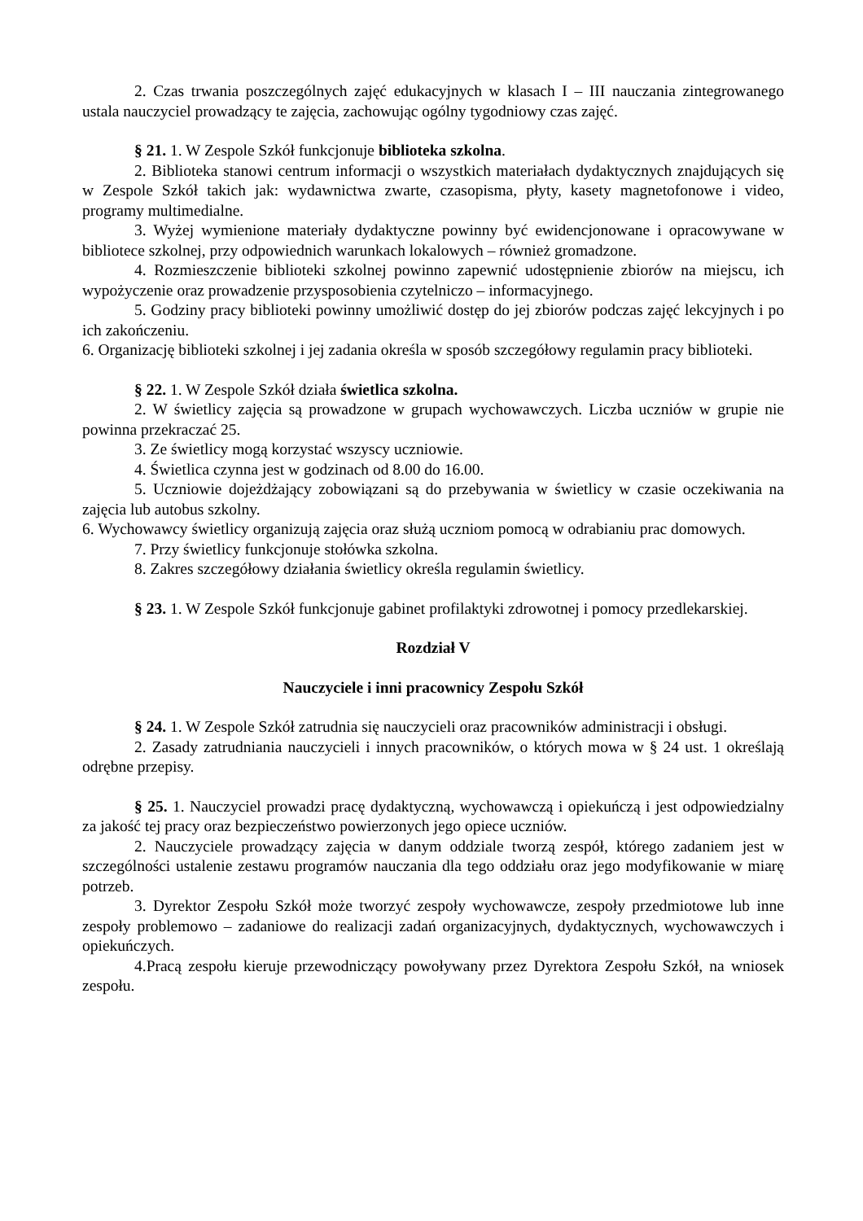2. Czas trwania poszczególnych zajęć edukacyjnych w klasach I – III nauczania zintegrowanego ustala nauczyciel prowadzący te zajęcia, zachowując ogólny tygodniowy czas zajęć.
§ 21. 1. W Zespole Szkół funkcjonuje biblioteka szkolna.
2. Biblioteka stanowi centrum informacji o wszystkich materiałach dydaktycznych znajdujących się w Zespole Szkół takich jak: wydawnictwa zwarte, czasopisma, płyty, kasety magnetofonowe i video, programy multimedialne.
3. Wyżej wymienione materiały dydaktyczne powinny być ewidencjonowane i opracowywane w bibliotece szkolnej, przy odpowiednich warunkach lokalowych – również gromadzone.
4. Rozmieszczenie biblioteki szkolnej powinno zapewnić udostępnienie zbiorów na miejscu, ich wypożyczenie oraz prowadzenie przysposobienia czytelniczo – informacyjnego.
5. Godziny pracy biblioteki powinny umożliwić dostęp do jej zbiorów podczas zajęć lekcyjnych i po ich zakończeniu.
6. Organizację biblioteki szkolnej i jej zadania określa w sposób szczegółowy regulamin pracy biblioteki.
§ 22. 1. W Zespole Szkół działa świetlica szkolna.
2. W świetlicy zajęcia są prowadzone w grupach wychowawczych. Liczba uczniów w grupie nie powinna przekraczać 25.
3. Ze świetlicy mogą korzystać wszyscy uczniowie.
4. Świetlica czynna jest w godzinach od 8.00 do 16.00.
5. Uczniowie dojeżdżający zobowiązani są do przebywania w świetlicy w czasie oczekiwania na zajęcia lub autobus szkolny.
6. Wychowawcy świetlicy organizują zajęcia oraz służą uczniom pomocą w odrabianiu prac domowych.
7. Przy świetlicy funkcjonuje stołówka szkolna.
8. Zakres szczegółowy działania świetlicy określa regulamin świetlicy.
§ 23. 1. W Zespole Szkół funkcjonuje gabinet profilaktyki zdrowotnej i pomocy przedlekarskiej.
Rozdział V
Nauczyciele i inni pracownicy Zespołu Szkół
§ 24. 1. W Zespole Szkół zatrudnia się nauczycieli oraz pracowników administracji i obsługi.
2. Zasady zatrudniania nauczycieli i innych pracowników, o których mowa w § 24 ust. 1 określają odrębne przepisy.
§ 25. 1. Nauczyciel prowadzi pracę dydaktyczną, wychowawczą i opiekuńczą i jest odpowiedzialny za jakość tej pracy oraz bezpieczeństwo powierzonych jego opiece uczniów.
2. Nauczyciele prowadzący zajęcia w danym oddziale tworzą zespół, którego zadaniem jest w szczególności ustalenie zestawu programów nauczania dla tego oddziału oraz jego modyfikowanie w miarę potrzeb.
3. Dyrektor Zespołu Szkół może tworzyć zespoły wychowawcze, zespoły przedmiotowe lub inne zespoły problemowo – zadaniowe do realizacji zadań organizacyjnych, dydaktycznych, wychowawczych i opiekuńczych.
4.Pracą zespołu kieruje przewodniczący powoływany przez Dyrektora Zespołu Szkół, na wniosek zespołu.